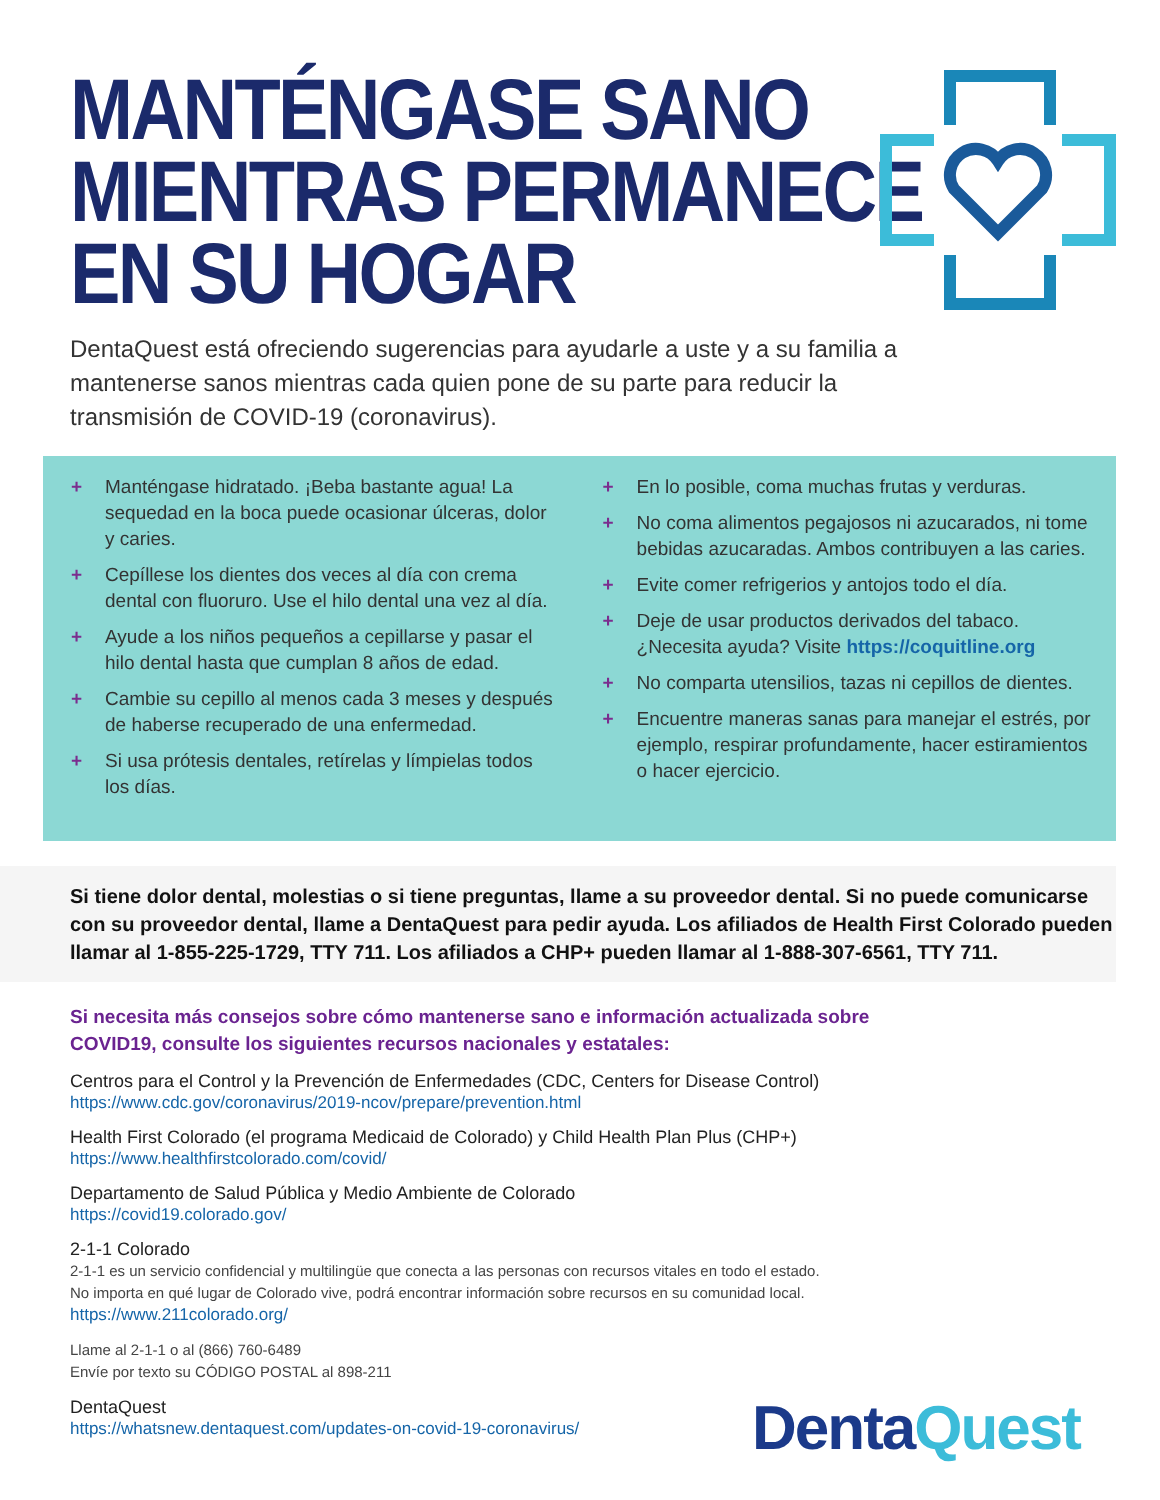MANTÉNGASE SANO
MIENTRAS PERMANECE
EN SU HOGAR
DentaQuest está ofreciendo sugerencias para ayudarle a uste y a su familia a mantenerse sanos mientras cada quien pone de su parte para reducir la transmisión de COVID-19 (coronavirus).
+ Manténgase hidratado. ¡Beba bastante agua! La sequedad en la boca puede ocasionar úlceras, dolor y caries.
+ Cepíllese los dientes dos veces al día con crema dental con fluoruro. Use el hilo dental una vez al día.
+ Ayude a los niños pequeños a cepillarse y pasar el hilo dental hasta que cumplan 8 años de edad.
+ Cambie su cepillo al menos cada 3 meses y después de haberse recuperado de una enfermedad.
+ Si usa prótesis dentales, retírelas y límpielas todos los días.
+ En lo posible, coma muchas frutas y verduras.
+ No coma alimentos pegajosos ni azucarados, ni tome bebidas azucaradas. Ambos contribuyen a las caries.
+ Evite comer refrigerios y antojos todo el día.
+ Deje de usar productos derivados del tabaco. ¿Necesita ayuda? Visite https://coquitline.org
+ No comparta utensilios, tazas ni cepillos de dientes.
+ Encuentre maneras sanas para manejar el estrés, por ejemplo, respirar profundamente, hacer estiramientos o hacer ejercicio.
Si tiene dolor dental, molestias o si tiene preguntas, llame a su proveedor dental. Si no puede comunicarse con su proveedor dental, llame a DentaQuest para pedir ayuda. Los afiliados de Health First Colorado pueden llamar al 1-855-225-1729, TTY 711. Los afiliados a CHP+ pueden llamar al 1-888-307-6561, TTY 711.
Si necesita más consejos sobre cómo mantenerse sano e información actualizada sobre COVID19, consulte los siguientes recursos nacionales y estatales:
Centros para el Control y la Prevención de Enfermedades (CDC, Centers for Disease Control)
https://www.cdc.gov/coronavirus/2019-ncov/prepare/prevention.html
Health First Colorado (el programa Medicaid de Colorado) y Child Health Plan Plus (CHP+)
https://www.healthfirstcolorado.com/covid/
Departamento de Salud Pública y Medio Ambiente de Colorado
https://covid19.colorado.gov/
2-1-1 Colorado
2-1-1 es un servicio confidencial y multilingüe que conecta a las personas con recursos vitales en todo el estado.
No importa en qué lugar de Colorado vive, podrá encontrar información sobre recursos en su comunidad local.
https://www.211colorado.org/
Llame al 2-1-1 o al (866) 760-6489
Envíe por texto su CÓDIGO POSTAL al 898-211
DentaQuest
https://whatsnew.dentaquest.com/updates-on-covid-19-coronavirus/
DentaQuest